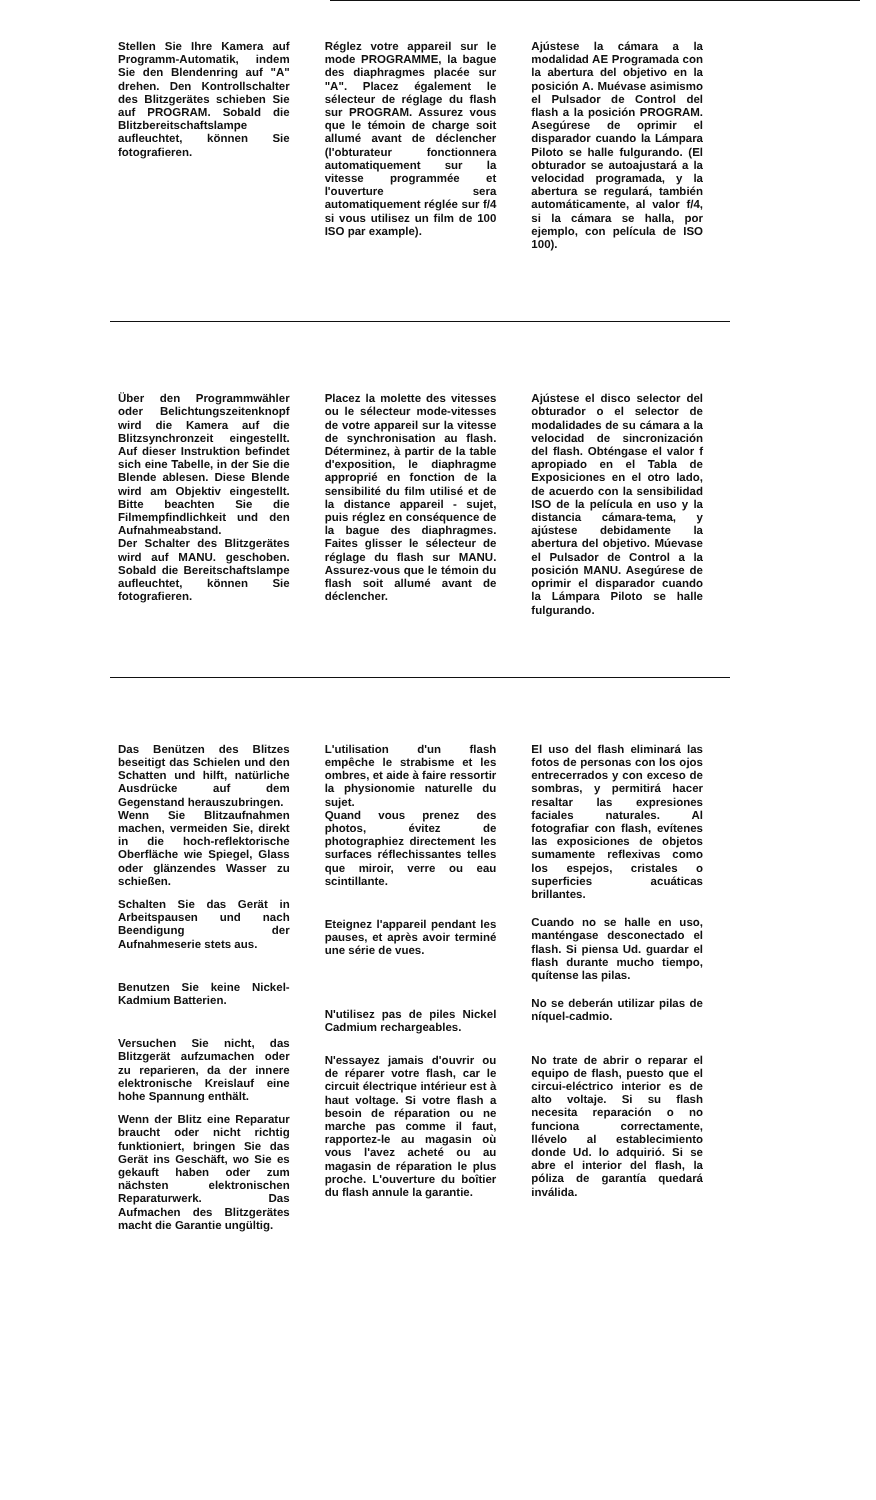Stellen Sie Ihre Kamera auf Programm-Automatik, indem Sie den Blendenring auf "A" drehen. Den Kontrollschalter des Blitzgerätes schieben Sie auf PROGRAM. Sobald die Blitzbereitschaftslampe aufleuchtet, können Sie fotografieren.
Réglez votre appareil sur le mode PROGRAMME, la bague des diaphragmes placée sur "A". Placez également le sélecteur de réglage du flash sur PROGRAM. Assurez vous que le témoin de charge soit allumé avant de déclencher (l'obturateur fonctionnera automatiquement sur la vitesse programmée et l'ouverture sera automatiquement réglée sur f/4 si vous utilisez un film de 100 ISO par example).
Ajústese la cámara a la modalidad AE Programada con la abertura del objetivo en la posición A. Muévase asimismo el Pulsador de Control del flash a la posición PROGRAM. Asegúrese de oprimir el disparador cuando la Lámpara Piloto se halle fulgurando. (El obturador se autoajustará a la velocidad programada, y la abertura se regulará, también automáticamente, al valor f/4, si la cámara se halla, por ejemplo, con película de ISO 100).
Über den Programmwähler oder Belichtungszeitenknopf wird die Kamera auf die Blitzsynchronzeit eingestellt. Auf dieser Instruktion befindet sich eine Tabelle, in der Sie die Blende ablesen. Diese Blende wird am Objektiv eingestellt. Bitte beachten Sie die Filmempfindlichkeit und den Aufnahmeabstand.
Der Schalter des Blitzgerätes wird auf MANU. geschoben. Sobald die Bereitschaftslampe aufleuchtet, können Sie fotografieren.
Placez la molette des vitesses ou le sélecteur mode-vitesses de votre appareil sur la vitesse de synchronisation au flash. Déterminez, à partir de la table d'exposition, le diaphragme approprié en fonction de la sensibilité du film utilisé et de la distance appareil - sujet, puis réglez en conséquence de la bague des diaphragmes. Faites glisser le sélecteur de réglage du flash sur MANU. Assurez-vous que le témoin du flash soit allumé avant de déclencher.
Ajústese el disco selector del obturador o el selector de modalidades de su cámara a la velocidad de sincronización del flash. Obténgase el valor f apropiado en el Tabla de Exposiciones en el otro lado, de acuerdo con la sensibilidad ISO de la película en uso y la distancia cámara-tema, y ajústese debidamente la abertura del objetivo. Múevase el Pulsador de Control a la posición MANU. Asegúrese de oprimir el disparador cuando la Lámpara Piloto se halle fulgurando.
Das Benützen des Blitzes beseitigt das Schielen und den Schatten und hilft, natürliche Ausdrücke auf dem Gegenstand herauszubringen.
Wenn Sie Blitzaufnahmen machen, vermeiden Sie, direkt in die hoch-reflektorische Oberfläche wie Spiegel, Glass oder glänzendes Wasser zu schießen.
Schalten Sie das Gerät in Arbeitspausen und nach Beendigung der Aufnahmeserie stets aus.
Benutzen Sie keine Nickel-Kadmium Batterien.
Versuchen Sie nicht, das Blitzgerät aufzumachen oder zu reparieren, da der innere elektronische Kreislauf eine hohe Spannung enthält.
Wenn der Blitz eine Reparatur braucht oder nicht richtig funktioniert, bringen Sie das Gerät ins Geschäft, wo Sie es gekauft haben oder zum nächsten elektronischen Reparaturwerk. Das Aufmachen des Blitzgerätes macht die Garantie ungültig.
L'utilisation d'un flash empêche le strabisme et les ombres, et aide à faire ressortir la physionomie naturelle du sujet.
Quand vous prenez des photos, évitez de photographiez directement les surfaces réflechissantes telles que miroir, verre ou eau scintillante.
Eteignez l'appareil pendant les pauses, et après avoir terminé une série de vues.
N'utilisez pas de piles Nickel Cadmium rechargeables.
N'essayez jamais d'ouvrir ou de réparer votre flash, car le circuit électrique intérieur est à haut voltage. Si votre flash a besoin de réparation ou ne marche pas comme il faut, rapportez-le au magasin où vous l'avez acheté ou au magasin de réparation le plus proche. L'ouverture du boîtier du flash annule la garantie.
El uso del flash eliminará las fotos de personas con los ojos entrecerrados y con exceso de sombras, y permitirá hacer resaltar las expresiones faciales naturales. Al fotografiar con flash, evítenes las exposiciones de objetos sumamente reflexivas como los espejos, cristales o superficies acuáticas brillantes.
Cuando no se halle en uso, manténgase desconectado el flash. Si piensa Ud. guardar el flash durante mucho tiempo, quítense las pilas.
No se deberán utilizar pilas de níquel-cadmio.
No trate de abrir o reparar el equipo de flash, puesto que el circui-eléctrico interior es de alto voltaje. Si su flash necesita reparación o no funciona correctamente, llévelo al establecimiento donde Ud. lo adquirió. Si se abre el interior del flash, la póliza de garantía quedará inválida.